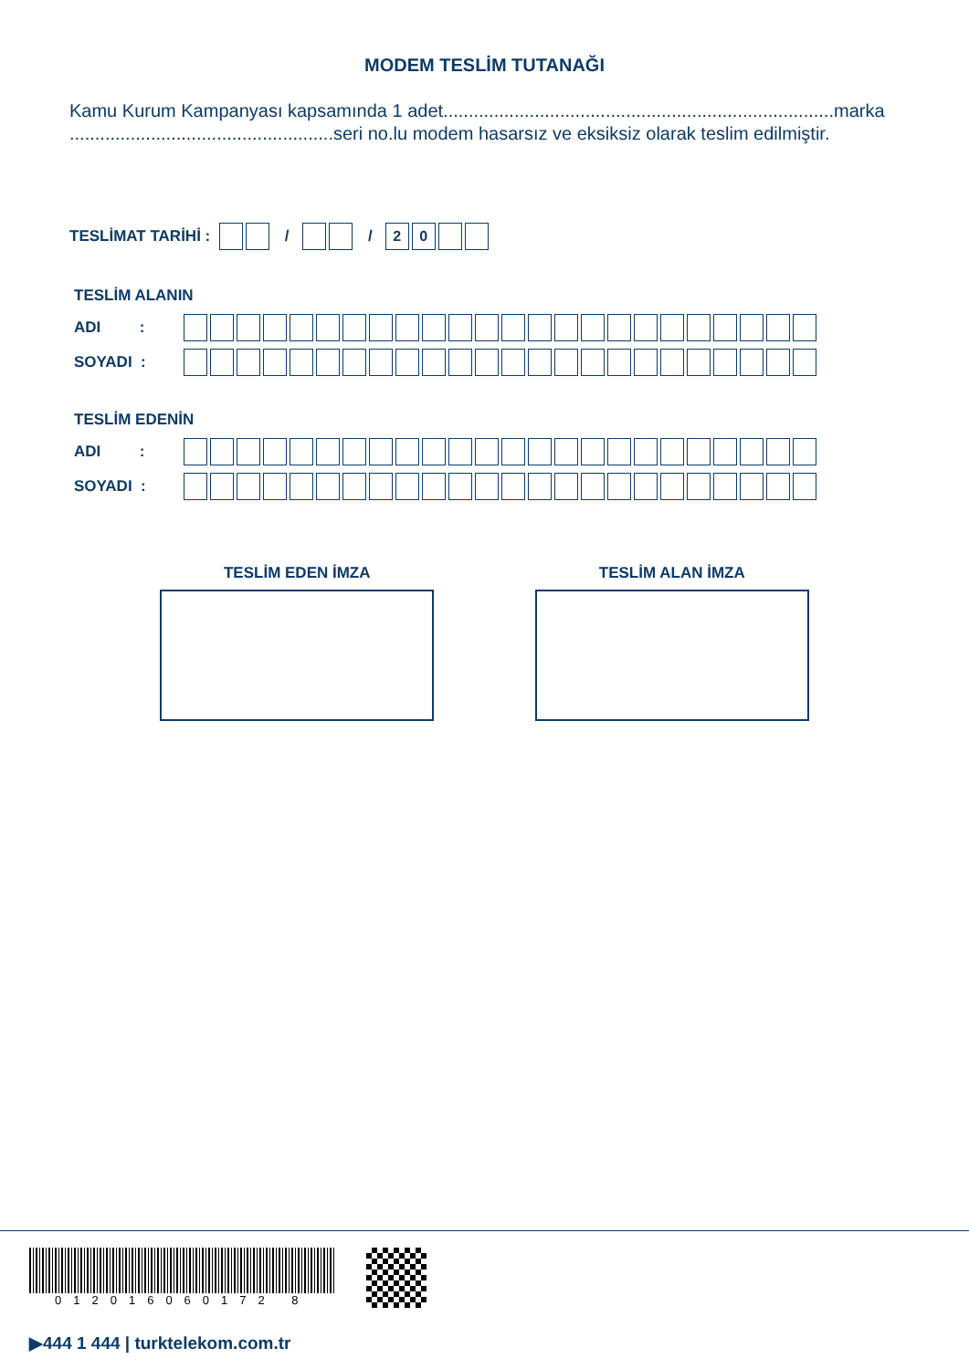MODEM TESLİM TUTANAĞI
Kamu Kurum Kampanyası kapsamında 1 adet.............................................................................marka ....................................................seri no.lu modem hasarsız ve eksiksiz olarak teslim edilmiştir.
TESLİMAT TARİHİ : / / 20
TESLİM ALANIN
ADI :
SOYADI :
TESLİM EDENİN
ADI :
SOYADI :
TESLİM EDEN İMZA TESLİM ALAN İMZA
012016060172 8
▶444 1 444 | turktelekom.com.tr